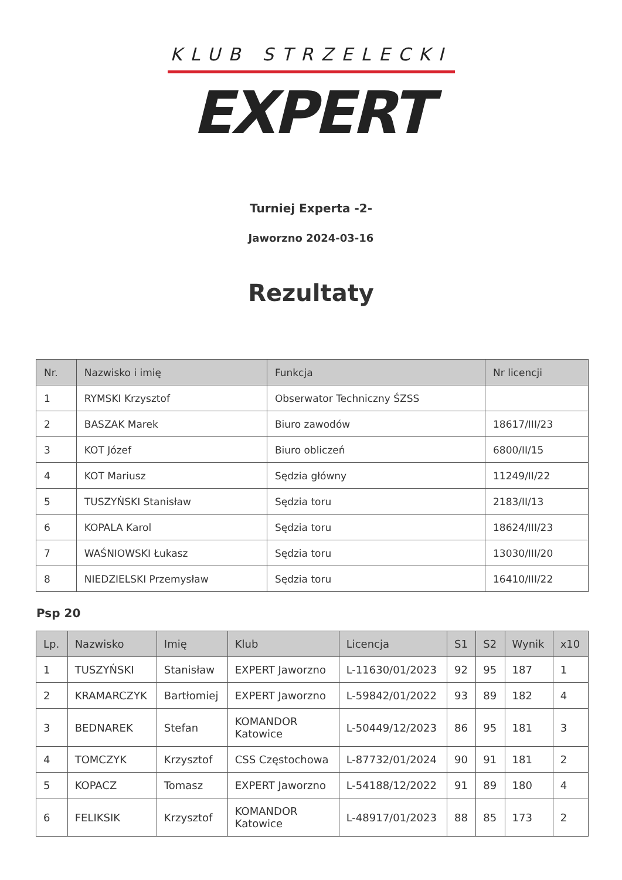KLUB STRZELECKI
EXPERT
Turniej Experta -2-
Jaworzno 2024-03-16
Rezultaty
| Nr. | Nazwisko i imię | Funkcja | Nr licencji |
| --- | --- | --- | --- |
| 1 | RYMSKI Krzysztof | Obserwator Techniczny ŚZSS | |
| 2 | BASZAK Marek | Biuro zawodów | 18617/III/23 |
| 3 | KOT Józef | Biuro obliczeń | 6800/II/15 |
| 4 | KOT Mariusz | Sędzia główny | 11249/II/22 |
| 5 | TUSZYŃSKI Stanisław | Sędzia toru | 2183/II/13 |
| 6 | KOPALA Karol | Sędzia toru | 18624/III/23 |
| 7 | WAŚNIOWSKI Łukasz | Sędzia toru | 13030/III/20 |
| 8 | NIEDZIELSKI Przemysław | Sędzia toru | 16410/III/22 |
Psp 20
| Lp. | Nazwisko | Imię | Klub | Licencja | S1 | S2 | Wynik | x10 |
| --- | --- | --- | --- | --- | --- | --- | --- | --- |
| 1 | TUSZYŃSKI | Stanisław | EXPERT Jaworzno | L-11630/01/2023 | 92 | 95 | 187 | 1 |
| 2 | KRAMARCZYK | Bartłomiej | EXPERT Jaworzno | L-59842/01/2022 | 93 | 89 | 182 | 4 |
| 3 | BEDNAREK | Stefan | KOMANDOR Katowice | L-50449/12/2023 | 86 | 95 | 181 | 3 |
| 4 | TOMCZYK | Krzysztof | CSS Częstochowa | L-87732/01/2024 | 90 | 91 | 181 | 2 |
| 5 | KOPACZ | Tomasz | EXPERT Jaworzno | L-54188/12/2022 | 91 | 89 | 180 | 4 |
| 6 | FELIKSIK | Krzysztof | KOMANDOR Katowice | L-48917/01/2023 | 88 | 85 | 173 | 2 |